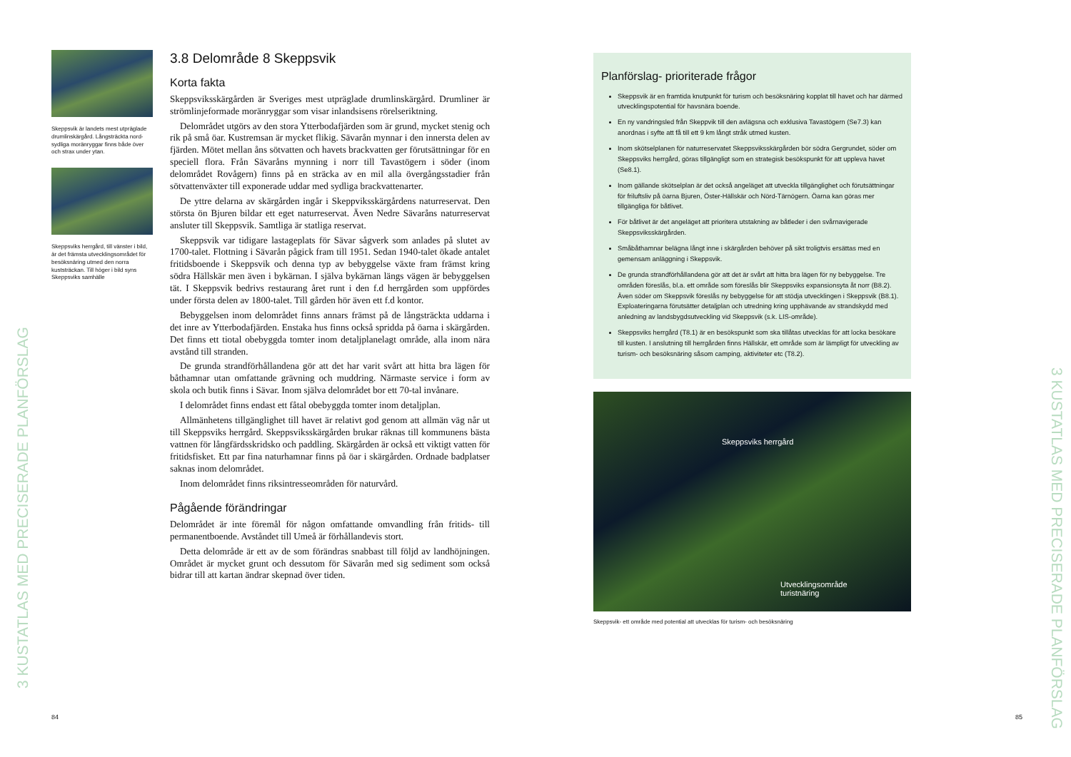Skeppsvik är landets mest utpräglade drumlinskärgård. Långsträckta nord-sydliga moränryggar finns både över och strax under ytan.
Skeppsviks herrgård, till vänster i bild, är det främsta utvecklingsområdet för besöksnäring utmed den norra kuststräckan. Till höger i bild syns Skeppsviks samhälle
3.8 Delområde 8 Skeppsvik
Korta fakta
Skeppsviksskärgården är Sveriges mest utpräglade drumlinskärgård. Drumliner är strömlinjeformade moränryggar som visar inlandsisens rörelseriktning.
Delområdet utgörs av den stora Ytterbodafjärden som är grund, mycket stenig och rik på små öar. Kustremsan är mycket flikig. Sävarån mynnar i den innersta delen av fjärden. Mötet mellan åns sötvatten och havets brackvatten ger förutsättningar för en speciell flora. Från Sävaråns mynning i norr till Tavastögern i söder (inom delområdet Rovågern) finns på en sträcka av en mil alla övergångsstadier från sötvattenväxter till exponerade uddar med sydliga brackvattenarter.
De yttre delarna av skärgården ingår i Skeppviksskärgårdens naturreservat. Den största ön Bjuren bildar ett eget naturreservat. Även Nedre Sävaråns naturreservat ansluter till Skeppsvik. Samtliga är statliga reservat.
Skeppsvik var tidigare lastageplats för Sävar sågverk som anlades på slutet av 1700-talet. Flottning i Sävarån pågick fram till 1951. Sedan 1940-talet ökade antalet fritidsboende i Skeppsvik och denna typ av bebyggelse växte fram främst kring södra Hällskär men även i bykärnan. I själva bykärnan längs vägen är bebyggelsen tät. I Skeppsvik bedrivs restaurang året runt i den f.d herrgården som uppfördes under första delen av 1800-talet. Till gården hör även ett f.d kontor.
Bebyggelsen inom delområdet finns annars främst på de långsträckta uddarna i det inre av Ytterbodafjärden. Enstaka hus finns också spridda på öarna i skärgården. Det finns ett tiotal obebyggda tomter inom detaljplanelagt område, alla inom nära avstånd till stranden.
De grunda strandförhållandena gör att det har varit svårt att hitta bra lägen för båthamnar utan omfattande grävning och muddring. Närmaste service i form av skola och butik finns i Sävar. Inom själva delområdet bor ett 70-tal invånare.
I delområdet finns endast ett fåtal obebyggda tomter inom detaljplan.
Allmänhetens tillgänglighet till havet är relativt god genom att allmän väg når ut till Skeppsviks herrgård. Skeppsviksskärgården brukar räknas till kommunens bästa vattnen för långfärdsskridsko och paddling. Skärgården är också ett viktigt vatten för fritidsfisket. Ett par fina naturhamnar finns på öar i skärgården. Ordnade badplatser saknas inom delområdet.
Inom delområdet finns riksintresseområden för naturvård.
Pågående förändringar
Delområdet är inte föremål för någon omfattande omvandling från fritids- till permanentboende. Avståndet till Umeå är förhållandevis stort.
Detta delområde är ett av de som förändras snabbast till följd av landhöjningen. Området är mycket grunt och dessutom för Sävarån med sig sediment som också bidrar till att kartan ändrar skepnad över tiden.
Planförslag- prioriterade frågor
Skeppsvik är en framtida knutpunkt för turism och besöksnäring kopplat till havet och har därmed utvecklingspotential för havsnära boende.
En ny vandringsled från Skeppvik till den avlägsna och exklusiva Tavastögern (Se7.3) kan anordnas i syfte att få till ett 9 km långt stråk utmed kusten.
Inom skötselplanen för naturreservatet Skeppsviksskärgården bör södra Gergrundet, söder om Skeppsviks herrgård, göras tillgängligt som en strategisk besökspunkt för att uppleva havet (Se8.1).
Inom gällande skötselplan är det också angeläget att utveckla tillgänglighet och förutsättningar för friluftsliv på öarna Bjuren, Öster-Hällskär och Nörd-Tärnögern. Öarna kan göras mer tillgängliga för båtlivet.
För båtlivet är det angeläget att prioritera utstakning av båtleder i den svårnavigerade Skeppsviksskärgården.
Småbåthamnar belägna långt inne i skärgården behöver på sikt troligtvis ersättas med en gemensam anläggning i Skeppsvik.
De grunda strandförhållandena gör att det är svårt att hitta bra lägen för ny bebyggelse. Tre områden föreslås, bl.a. ett område som föreslås blir Skeppsviks expansionsyta åt norr (B8.2). Även söder om Skeppsvik föreslås ny bebyggelse för att stödja utvecklingen i Skeppsvik (B8.1). Exploateringarna förutsätter detaljplan och utredning kring upphävande av strandskydd med anledning av landsbygdsutveckling vid Skeppsvik (s.k. LIS-område).
Skeppsviks herrgård (T8.1) är en besökspunkt som ska tillåtas utvecklas för att locka besökare till kusten. I anslutning till herrgården finns Hällskär, ett område som är lämpligt för utveckling av turism- och besöksnäring såsom camping, aktiviteter etc (T8.2).
Skeppsviks herrgård
Utvecklingsområde
turistnäring
Skeppsvik- ett område med potential att utvecklas för turism- och besöksnäring
3 KUSTATLAS MED PRECISERADE PLANFÖRSLAG
3 KUSTATLAS MED PRECISERADE PLANFÖRSLAG
84 85